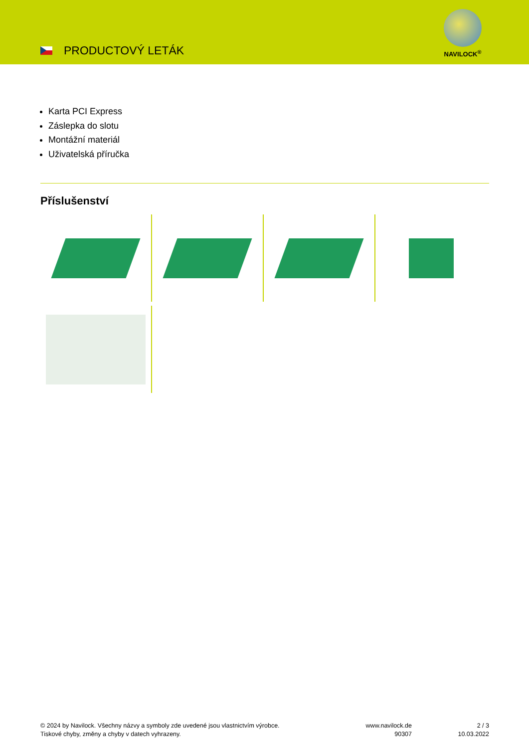PRODUCTOVÝ LETÁK
NAVILOCK<sup>®</sup>
Karta PCI Express
Záslepka do slotu
Montážní materiál
Uživatelská příručka
Příslušenství
© 2024 by Navilock. Všechny názvy a symboly zde uvedené jsou vlastnictvím výrobce.
Tiskové chyby, změny a chyby v datech vyhrazeny.
www.navilock.de
90307
2 / 3
10.03.2022